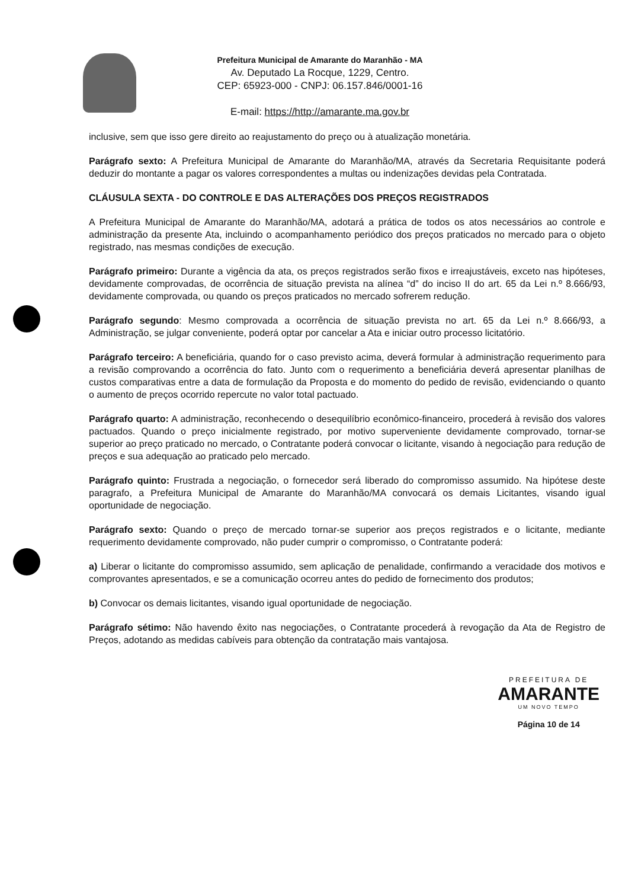Prefeitura Municipal de Amarante do Maranhão - MA
Av. Deputado La Rocque, 1229, Centro.
CEP: 65923-000 - CNPJ: 06.157.846/0001-16
E-mail: https://http://amarante.ma.gov.br
inclusive, sem que isso gere direito ao reajustamento do preço ou à atualização monetária.
Parágrafo sexto: A Prefeitura Municipal de Amarante do Maranhão/MA, através da Secretaria Requisitante poderá deduzir do montante a pagar os valores correspondentes a multas ou indenizações devidas pela Contratada.
CLÁUSULA SEXTA - DO CONTROLE E DAS ALTERAÇÕES DOS PREÇOS REGISTRADOS
A Prefeitura Municipal de Amarante do Maranhão/MA, adotará a prática de todos os atos necessários ao controle e administração da presente Ata, incluindo o acompanhamento periódico dos preços praticados no mercado para o objeto registrado, nas mesmas condições de execução.
Parágrafo primeiro: Durante a vigência da ata, os preços registrados serão fixos e irreajustáveis, exceto nas hipóteses, devidamente comprovadas, de ocorrência de situação prevista na alínea “d” do inciso II do art. 65 da Lei n.º 8.666/93, devidamente comprovada, ou quando os preços praticados no mercado sofrerem redução.
Parágrafo segundo: Mesmo comprovada a ocorrência de situação prevista no art. 65 da Lei n.º 8.666/93, a Administração, se julgar conveniente, poderá optar por cancelar a Ata e iniciar outro processo licitatório.
Parágrafo terceiro: A beneficiária, quando for o caso previsto acima, deverá formular à administração requerimento para a revisão comprovando a ocorrência do fato. Junto com o requerimento a beneficiária deverá apresentar planilhas de custos comparativas entre a data de formulação da Proposta e do momento do pedido de revisão, evidenciando o quanto o aumento de preços ocorrido repercute no valor total pactuado.
Parágrafo quarto: A administração, reconhecendo o desequilíbrio econômico-financeiro, procederá à revisão dos valores pactuados. Quando o preço inicialmente registrado, por motivo superveniente devidamente comprovado, tornar-se superior ao preço praticado no mercado, o Contratante poderá convocar o licitante, visando à negociação para redução de preços e sua adequação ao praticado pelo mercado.
Parágrafo quinto: Frustrada a negociação, o fornecedor será liberado do compromisso assumido. Na hipótese deste paragrafo, a Prefeitura Municipal de Amarante do Maranhão/MA convocará os demais Licitantes, visando igual oportunidade de negociação.
Parágrafo sexto: Quando o preço de mercado tornar-se superior aos preços registrados e o licitante, mediante requerimento devidamente comprovado, não puder cumprir o compromisso, o Contratante poderá:
a) Liberar o licitante do compromisso assumido, sem aplicação de penalidade, confirmando a veracidade dos motivos e comprovantes apresentados, e se a comunicação ocorreu antes do pedido de fornecimento dos produtos;
b) Convocar os demais licitantes, visando igual oportunidade de negociação.
Parágrafo sétimo: Não havendo êxito nas negociações, o Contratante procederá à revogação da Ata de Registro de Preços, adotando as medidas cabíveis para obtenção da contratação mais vantajosa.
PREFEITURA DE
AMARANTE
UM NOVO TEMPO
Página 10 de 14